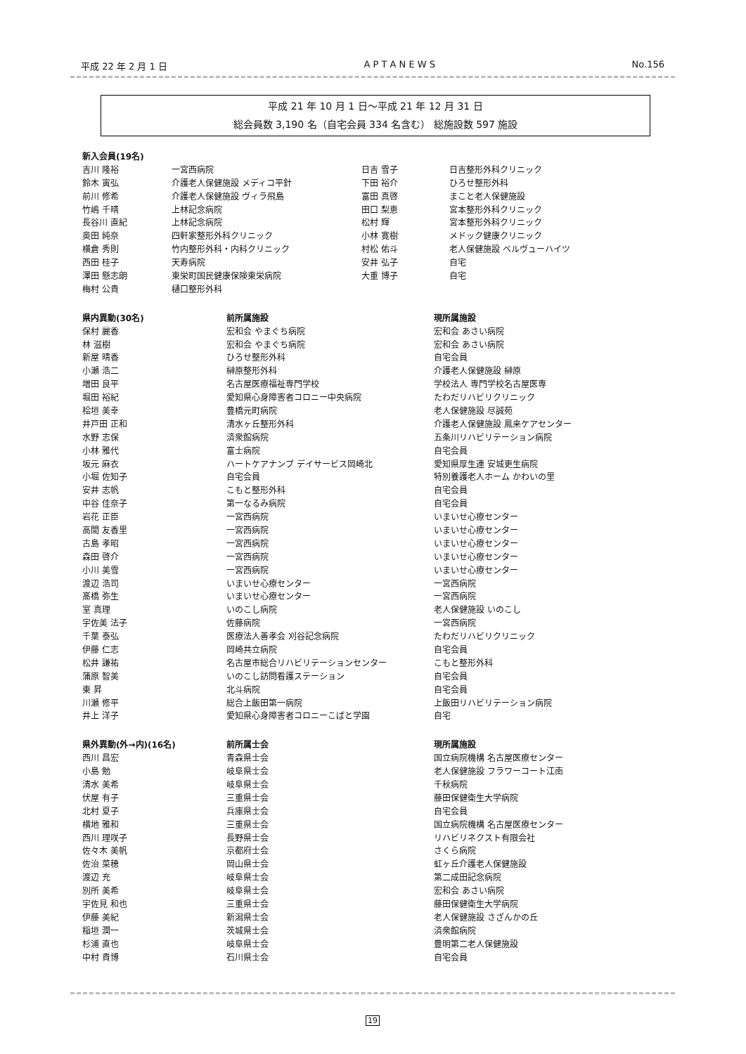平成 22 年 2 月 1 日 A P T A N E W S No.156
平成 21 年 10 月 1 日〜平成 21 年 12 月 31 日
総会員数 3,190 名（自宅会員 334 名含む） 総施設数 597 施設
| 新入会員(19名) | | | |
| --- | --- | --- | --- |
| 吉川 隆裕 | 一宮西病院 | 日吉 雪子 | 日吉整形外科クリニック |
| 鈴木 寅弘 | 介護老人保健施設 メディコ平針 | 下田 裕介 | ひろせ整形外科 |
| 前川 修希 | 介護老人保健施設 ヴィラ飛島 | 富田 真啓 | まこと老人保健施設 |
| 竹嶋 千晴 | 上林記念病院 | 田口 梨恵 | 宮本整形外科クリニック |
| 長谷川 直紀 | 上林記念病院 | 松村 輝 | 宮本整形外科クリニック |
| 奥田 純奈 | 四軒家整形外科クリニック | 小林 寛樹 | メドック健康クリニック |
| 横倉 秀則 | 竹内整形外科・内科クリニック | 村松 佑斗 | 老人保健施設 ベルヴューハイツ |
| 西田 桂子 | 天寿病院 | 安井 弘子 | 自宅 |
| 澤田 懸志朗 | 東栄町国民健康保険東栄病院 | 大重 博子 | 自宅 |
| 梅村 公貴 | 樋口整形外科 | | |
| 県内異動(30名) | 前所属施設 | 現所属施設 |
| --- | --- | --- |
| 保村 麗香 | 宏和会 やまぐち病院 | 宏和会 あさい病院 |
| 林 滋樹 | 宏和会 やまぐち病院 | 宏和会 あさい病院 |
| 新屋 晴香 | ひろせ整形外科 | 自宅会員 |
| 小瀬 浩二 | 榊原整形外科 | 介護老人保健施設 榊原 |
| 増田 良平 | 名古屋医療福祉専門学校 | 学校法人 専門学校名古屋医専 |
| 堀田 裕紀 | 愛知県心身障害者コロニー中央病院 | たわだリハビリクリニック |
| 桧垣 美幸 | 豊橋元町病院 | 老人保健施設 尽誠苑 |
| 井戸田 正和 | 清水ヶ丘整形外科 | 介護老人保健施設 鳳来ケアセンター |
| 水野 志保 | 済衆館病院 | 五条川リハビリテーション病院 |
| 小林 雅代 | 富士病院 | 自宅会員 |
| 坂元 麻衣 | ハートケアナンブ デイサービス岡崎北 | 愛知県厚生連 安城更生病院 |
| 小堀 佐知子 | 自宅会員 | 特別養護老人ホーム かわいの里 |
| 安井 志帆 | こもと整形外科 | 自宅会員 |
| 中谷 佳奈子 | 第一なるみ病院 | 自宅会員 |
| 岩花 正臣 | 一宮西病院 | いまいせ心療センター |
| 高間 友香里 | 一宮西病院 | いまいせ心療センター |
| 古島 孝昭 | 一宮西病院 | いまいせ心療センター |
| 森田 啓介 | 一宮西病院 | いまいせ心療センター |
| 小川 美雪 | 一宮西病院 | いまいせ心療センター |
| 渡辺 浩司 | いまいせ心療センター | 一宮西病院 |
| 髙橋 弥生 | いまいせ心療センター | 一宮西病院 |
| 室 真理 | いのこし病院 | 老人保健施設 いのこし |
| 宇佐美 法子 | 佐藤病院 | 一宮西病院 |
| 千葉 泰弘 | 医療法人善孝会 刈谷記念病院 | たわだリハビリクリニック |
| 伊藤 仁志 | 岡崎共立病院 | 自宅会員 |
| 松井 謙祐 | 名古屋市総合リハビリテーションセンター | こもと整形外科 |
| 蒲原 智美 | いのこし訪問看護ステーション | 自宅会員 |
| 東 昇 | 北斗病院 | 自宅会員 |
| 川瀬 修平 | 総合上飯田第一病院 | 上飯田リハビリテーション病院 |
| 井上 洋子 | 愛知県心身障害者コロニーこばと学園 | 自宅 |
| 県外異動(外→内)(16名) | 前所属士会 | 現所属施設 |
| --- | --- | --- |
| 西川 昌宏 | 青森県士会 | 国立病院機構 名古屋医療センター |
| 小島 勉 | 岐阜県士会 | 老人保健施設 フラワーコート江南 |
| 清水 美希 | 岐阜県士会 | 千秋病院 |
| 伏屋 有子 | 三重県士会 | 藤田保健衛生大学病院 |
| 北村 夏子 | 兵庫県士会 | 自宅会員 |
| 横地 雅和 | 三重県士会 | 国立病院機構 名古屋医療センター |
| 西川 理咲子 | 長野県士会 | リハビリネクスト有限会社 |
| 佐々木 美帆 | 京都府士会 | さくら病院 |
| 佐治 菜穂 | 岡山県士会 | 虹ヶ丘介護老人保健施設 |
| 渡辺 充 | 岐阜県士会 | 第二成田記念病院 |
| 別所 美希 | 岐阜県士会 | 宏和会 あさい病院 |
| 宇佐見 和也 | 三重県士会 | 藤田保健衛生大学病院 |
| 伊藤 美紀 | 新潟県士会 | 老人保健施設 さざんかの丘 |
| 稲垣 潤一 | 茨城県士会 | 済衆館病院 |
| 杉浦 直也 | 岐阜県士会 | 豊明第二老人保健施設 |
| 中村 貴博 | 石川県士会 | 自宅会員 |
19